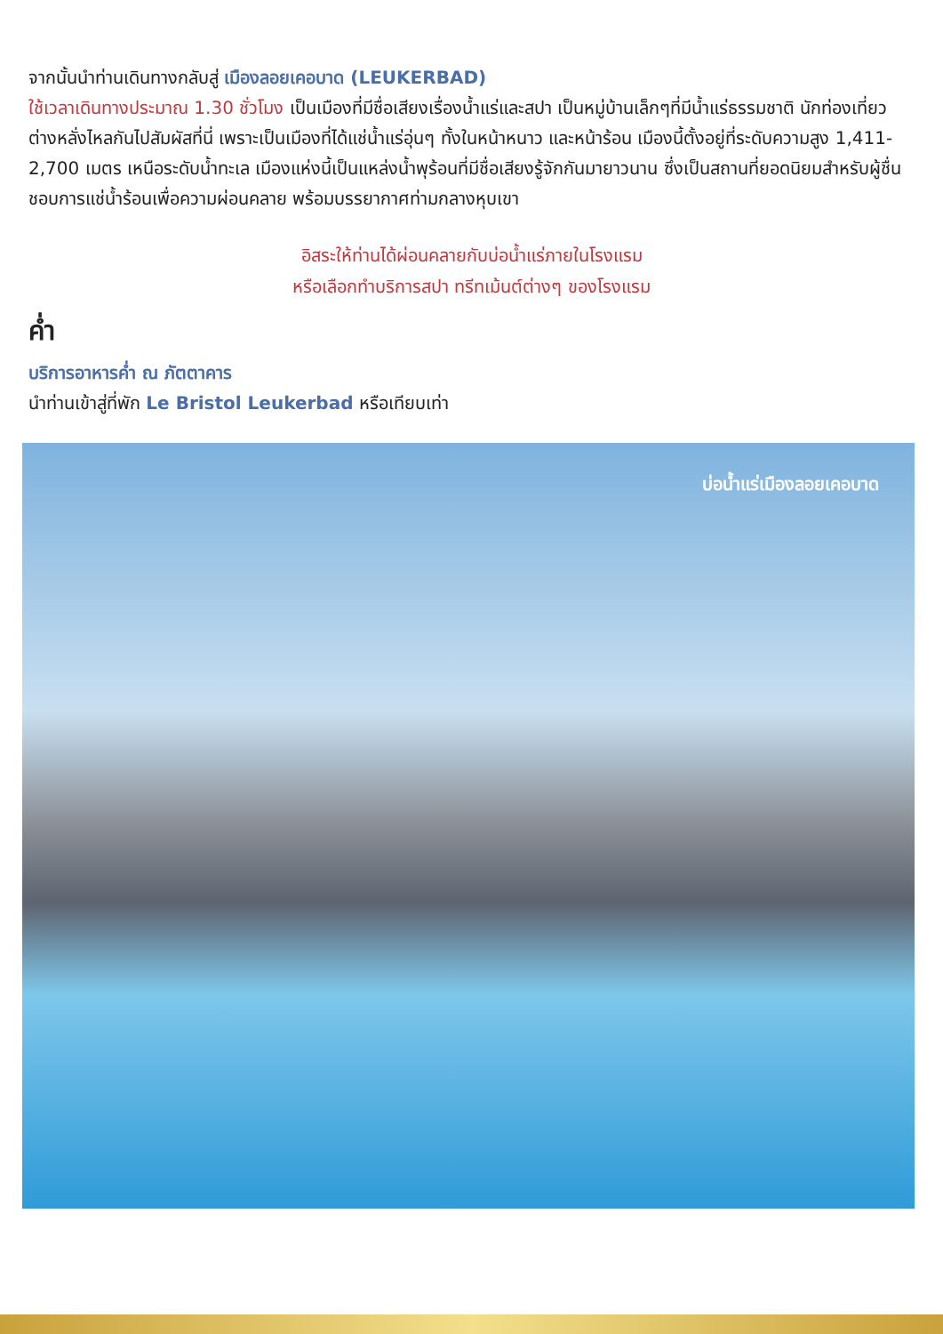จากนั้นนำท่านเดินทางกลับสู่ เมืองลอยเคอบาด (LEUKERBAD)
ใช้เวลาเดินทางประมาณ 1.30 ชั่วโมง เป็นเมืองที่มีชื่อเสียงเรื่องน้ำแร่และสปา เป็นหมู่บ้านเล็กๆที่มีน้ำแร่ธรรมชาติ นักท่องเที่ยวต่างหลั่งไหลกันไปสัมผัสที่นี่ เพราะเป็นเมืองที่ได้แช่น้ำแร่อุ่นๆ ทั้งในหน้าหนาว และหน้าร้อน เมืองนี้ตั้งอยู่ที่ระดับความสูง 1,411-2,700 เมตร เหนือระดับน้ำทะเล เมืองแห่งนี้เป็นแหล่งน้ำพุร้อนที่มีชื่อเสียงรู้จักกันมายาวนาน ซึ่งเป็นสถานที่ยอดนิยมสำหรับผู้ชื่นชอบการแช่น้ำร้อนเพื่อความผ่อนคลาย พร้อมบรรยากาศท่ามกลางหุบเขา
อิสระให้ท่านได้ผ่อนคลายกับบ่อน้ำแร่ภายในโรงแรม
หรือเลือกทำบริการสปา ทรีทเม้นต์ต่างๆ ของโรงแรม
ค่ำ
บริการอาหารค่ำ ณ ภัตตาคาร
นำท่านเข้าสู่ที่พัก Le Bristol Leukerbad หรือเทียบเท่า
บ่อน้ำแร่เมืองลอยเคอบาด